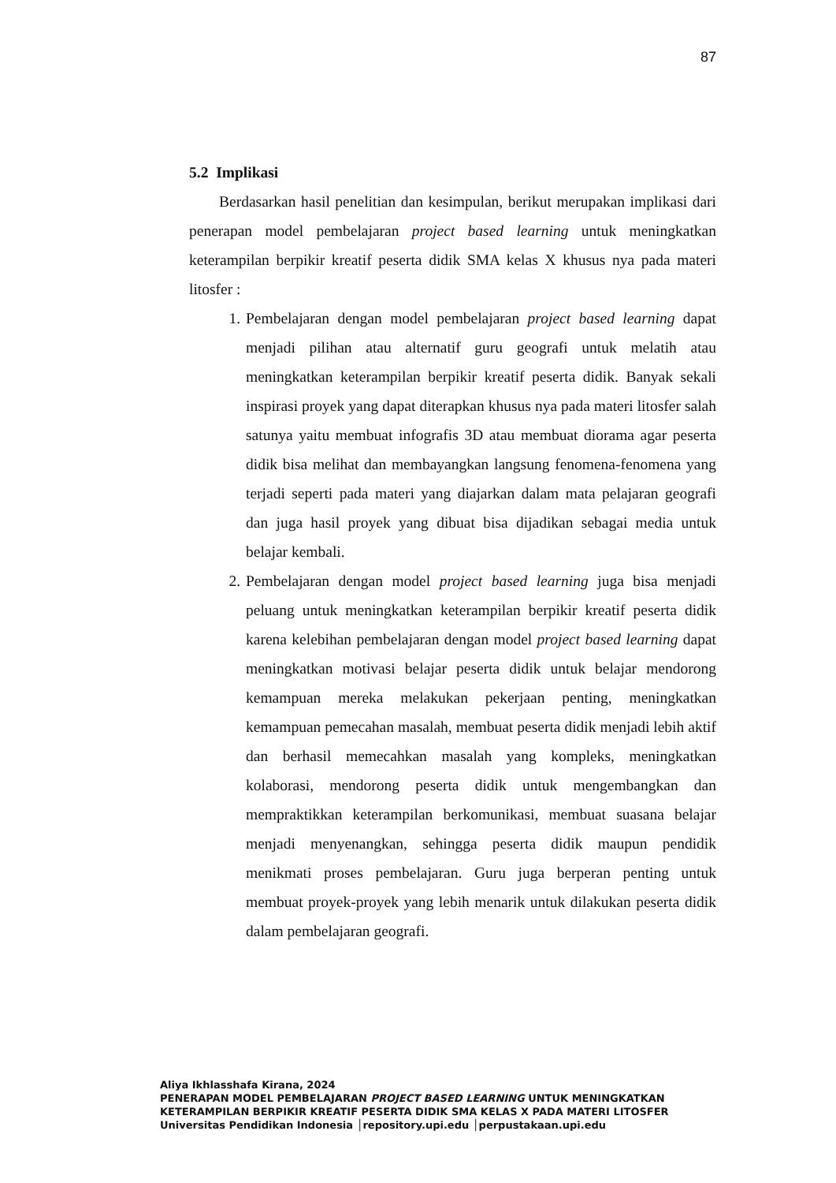87
5.2 Implikasi
Berdasarkan hasil penelitian dan kesimpulan, berikut merupakan implikasi dari penerapan model pembelajaran project based learning untuk meningkatkan keterampilan berpikir kreatif peserta didik SMA kelas X khusus nya pada materi litosfer :
1. Pembelajaran dengan model pembelajaran project based learning dapat menjadi pilihan atau alternatif guru geografi untuk melatih atau meningkatkan keterampilan berpikir kreatif peserta didik. Banyak sekali inspirasi proyek yang dapat diterapkan khusus nya pada materi litosfer salah satunya yaitu membuat infografis 3D atau membuat diorama agar peserta didik bisa melihat dan membayangkan langsung fenomena-fenomena yang terjadi seperti pada materi yang diajarkan dalam mata pelajaran geografi dan juga hasil proyek yang dibuat bisa dijadikan sebagai media untuk belajar kembali.
2. Pembelajaran dengan model project based learning juga bisa menjadi peluang untuk meningkatkan keterampilan berpikir kreatif peserta didik karena kelebihan pembelajaran dengan model project based learning dapat meningkatkan motivasi belajar peserta didik untuk belajar mendorong kemampuan mereka melakukan pekerjaan penting, meningkatkan kemampuan pemecahan masalah, membuat peserta didik menjadi lebih aktif dan berhasil memecahkan masalah yang kompleks, meningkatkan kolaborasi, mendorong peserta didik untuk mengembangkan dan mempraktikkan keterampilan berkomunikasi, membuat suasana belajar menjadi menyenangkan, sehingga peserta didik maupun pendidik menikmati proses pembelajaran. Guru juga berperan penting untuk membuat proyek-proyek yang lebih menarik untuk dilakukan peserta didik dalam pembelajaran geografi.
Aliya Ikhlasshafa Kirana, 2024
PENERAPAN MODEL PEMBELAJARAN PROJECT BASED LEARNING UNTUK MENINGKATKAN
KETERAMPILAN BERPIKIR KREATIF PESERTA DIDIK SMA KELAS X PADA MATERI LITOSFER
Universitas Pendidikan Indonesia │repository.upi.edu │perpustakaan.upi.edu